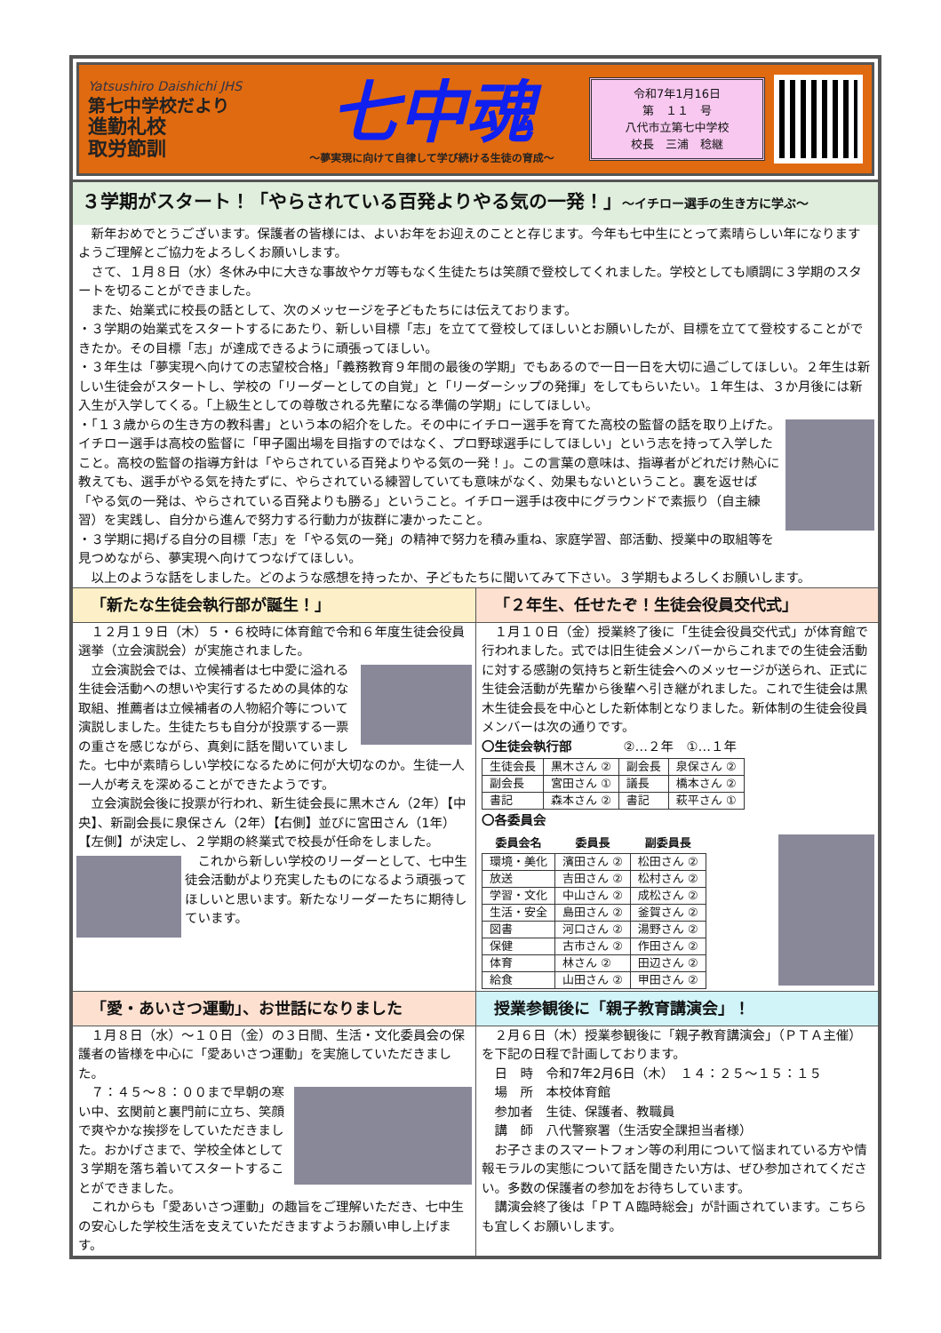Yatsushiro Daishichi JHS
第七中学校だより
進勤礼校
取労節訓
七中魂
～夢実現に向けて自律して学び続ける生徒の育成～
令和7年1月16日
第　１１　号
八代市立第七中学校
校長　三浦　稔継
３学期がスタート！「やらされている百発よりやる気の一発！」～イチロー選手の生き方に学ぶ～
　新年おめでとうございます。保護者の皆様には、よいお年をお迎えのことと存じます。今年も七中生にとって素晴らしい年になりますようご理解とご協力をよろしくお願いします。
　さて、１月８日（水）冬休み中に大きな事故やケガ等もなく生徒たちは笑顔で登校してくれました。学校としても順調に３学期のスタートを切ることができました。
　また、始業式に校長の話として、次のメッセージを子どもたちには伝えております。
・３学期の始業式をスタートするにあたり、新しい目標「志」を立てて登校してほしいとお願いしたが、目標を立てて登校することができたか。その目標「志」が達成できるように頑張ってほしい。
・３年生は「夢実現へ向けての志望校合格」「義務教育９年間の最後の学期」でもあるので一日一日を大切に過ごしてほしい。２年生は新しい生徒会がスタートし、学校の「リーダーとしての自覚」と「リーダーシップの発揮」をしてもらいたい。１年生は、３か月後には新入生が入学してくる。「上級生としての尊敬される先輩になる準備の学期」にしてほしい。
・「１３歳からの生き方の教科書」という本の紹介をした。その中にイチロー選手を育てた高校の監督の話を取り上げた。イチロー選手は高校の監督に「甲子園出場を目指すのではなく、プロ野球選手にしてほしい」という志を持って入学したこと。高校の監督の指導方針は「やらされている百発よりやる気の一発！」。この言葉の意味は、指導者がどれだけ熱心に教えても、選手がやる気を持たずに、やらされている練習していても意味がなく、効果もないということ。裏を返せば「やる気の一発は、やらされている百発よりも勝る」ということ。イチロー選手は夜中にグラウンドで素振り（自主練習）を実践し、自分から進んで努力する行動力が抜群に凄かったこと。
・３学期に掲げる自分の目標「志」を「やる気の一発」の精神で努力を積み重ね、家庭学習、部活動、授業中の取組等を見つめながら、夢実現へ向けてつなげてほしい。
　以上のような話をしました。どのような感想を持ったか、子どもたちに聞いてみて下さい。３学期もよろしくお願いします。
「新たな生徒会執行部が誕生！」
　１２月１９日（木）５・６校時に体育館で令和６年度生徒会役員選挙（立会演説会）が実施されました。
　立会演説会では、立候補者は七中愛に溢れる生徒会活動への想いや実行するための具体的な取組、推薦者は立候補者の人物紹介等について演説しました。生徒たちも自分が投票する一票の重さを感じながら、真剣に話を聞いていました。七中が素晴らしい学校になるために何が大切なのか。生徒一人一人が考えを深めることができたようです。
　立会演説会後に投票が行われ、新生徒会長に黒木さん（2年）【中央】、新副会長に泉保さん（2年）【右側】並びに宮田さん（1年）【左側】が決定し、２学期の終業式で校長が任命をしました。
　これから新しい学校のリーダーとして、七中生徒会活動がより充実したものになるよう頑張ってほしいと思います。新たなリーダーたちに期待しています。
「２年生、任せたぞ！生徒会役員交代式」
　１月１０日（金）授業終了後に「生徒会役員交代式」が体育館で行われました。式では旧生徒会メンバーからこれまでの生徒会活動に対する感謝の気持ちと新生徒会へのメッセージが送られ、正式に生徒会活動が先輩から後輩へ引き継がれました。これで生徒会は黒木生徒会長を中心とした新体制となりました。新体制の生徒会役員メンバーは次の通りです。
〇生徒会執行部　　　　②…２年　①…１年
| 生徒会長 | 黒木さん ② | 副会長 | 泉保さん ② |
| 副会長 | 宮田さん ① | 議長 | 橋本さん ② |
| 書記 | 森本さん ② | 書記 | 萩平さん ① |
〇各委員会
| 委員会名 | 委員長 | 副委員長 |
| --- | --- | --- |
| 環境・美化 | 濱田さん ② | 松田さん ② |
| 放送 | 吉田さん ② | 松村さん ② |
| 学習・文化 | 中山さん ② | 成松さん ② |
| 生活・安全 | 島田さん ② | 釜賀さん ② |
| 図書 | 河口さん ② | 湯野さん ② |
| 保健 | 古市さん ② | 作田さん ② |
| 体育 | 林さん ② | 田辺さん ② |
| 給食 | 山田さん ② | 甲田さん ② |
「愛・あいさつ運動」、お世話になりました
　１月８日（水）～１０日（金）の３日間、生活・文化委員会の保護者の皆様を中心に「愛あいさつ運動」を実施していただきました。
　７：４５～８：００まで早朝の寒い中、玄関前と裏門前に立ち、笑顔で爽やかな挨拶をしていただきました。おかげさまで、学校全体として３学期を落ち着いてスタートすることができました。
　これからも「愛あいさつ運動」の趣旨をご理解いただき、七中生の安心した学校生活を支えていただきますようお願い申し上げます。
授業参観後に「親子教育講演会」！
　２月６日（木）授業参観後に「親子教育講演会」（ＰＴＡ主催）を下記の日程で計画しております。
　日　時　令和7年2月6日（木）　１４：２５～１５：１５
　場　所　本校体育館
　参加者　生徒、保護者、教職員
　講　師　八代警察署（生活安全課担当者様）
　お子さまのスマートフォン等の利用について悩まれている方や情報モラルの実態について話を聞きたい方は、ぜひ参加されてください。多数の保護者の参加をお待ちしています。
　講演会終了後は「ＰＴＡ臨時総会」が計画されています。こちらも宜しくお願いします。